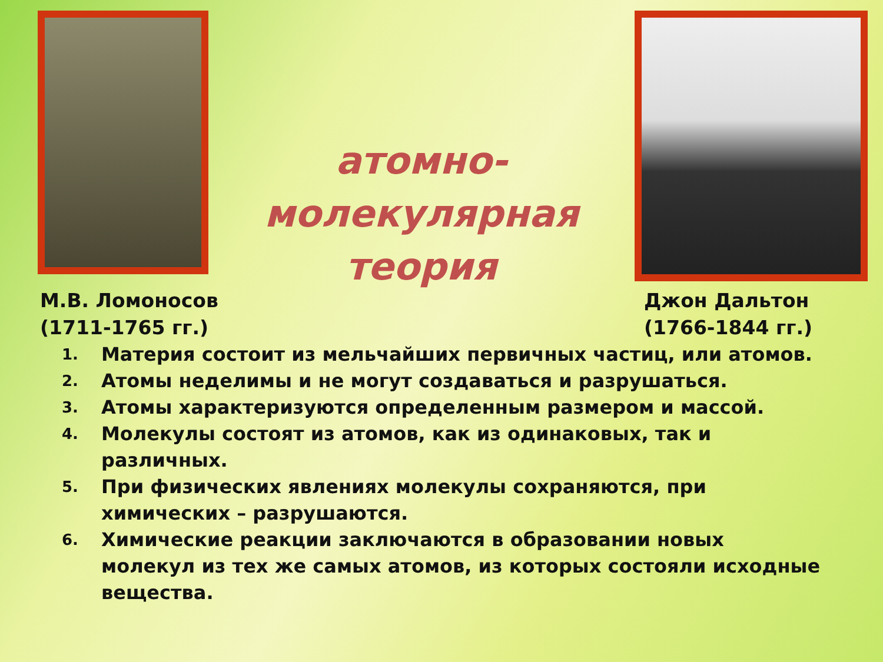атомно-
молекулярная
теория
М.В. Ломоносов
(1711-1765 гг.)
Джон Дальтон
(1766-1844 гг.)
1.
Материя состоит из мельчайших первичных частиц, или атомов.
2.
Атомы неделимы и не могут создаваться и разрушаться.
3.
Атомы характеризуются определенным размером и массой.
4.
Молекулы состоят из атомов, как из одинаковых, так и различных.
5.
При физических явлениях молекулы сохраняются, при химических – разрушаются.
6.
Химические реакции заключаются в образовании новых молекул из тех же самых атомов, из которых состояли исходные вещества.